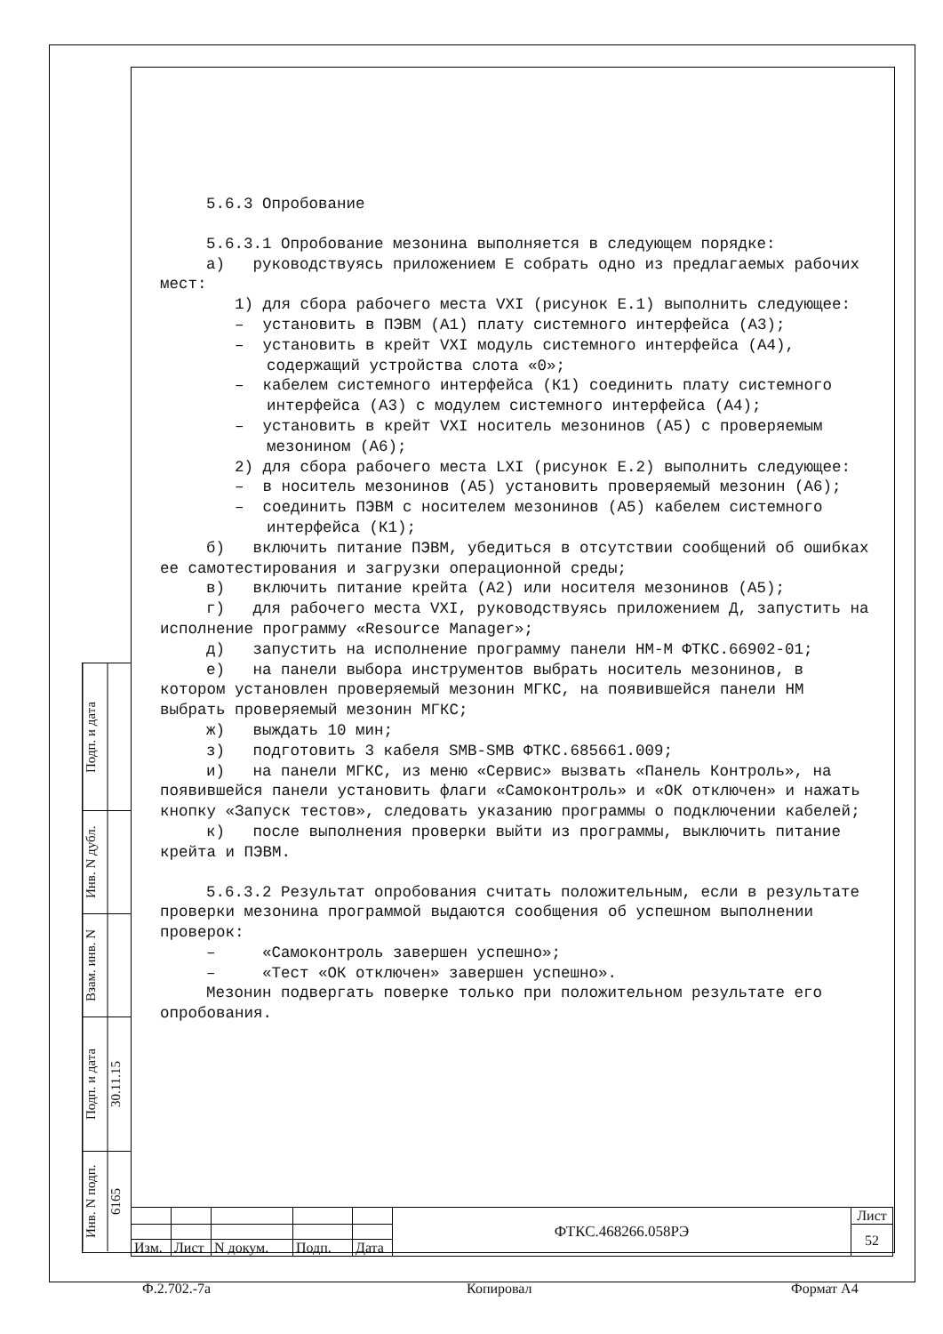Подп. и дата
Инв. N дубл.
Взам. инв. N
Подп. и дата 30.11.15
Инв. N подп. 6165
5.6.3 Опробование
5.6.3.1 Опробование мезонина выполняется в следующем порядке:
а) руководствуясь приложением Е собрать одно из предлагаемых рабочих мест:
1) для сбора рабочего места VXI (рисунок Е.1) выполнить следующее:
– установить в ПЭВМ (А1) плату системного интерфейса (А3);
– установить в крейт VXI модуль системного интерфейса (А4), содержащий устройства слота «0»;
– кабелем системного интерфейса (К1) соединить плату системного интерфейса (А3) с модулем системного интерфейса (А4);
– установить в крейт VXI носитель мезонинов (А5) с проверяемым мезонином (А6);
2) для сбора рабочего места LXI (рисунок Е.2) выполнить следующее:
– в носитель мезонинов (А5) установить проверяемый мезонин (А6);
– соединить ПЭВМ с носителем мезонинов (А5) кабелем системного интерфейса (К1);
б) включить питание ПЭВМ, убедиться в отсутствии сообщений об ошибках ее самотестирования и загрузки операционной среды;
в) включить питание крейта (А2) или носителя мезонинов (А5);
г) для рабочего места VXI, руководствуясь приложением Д, запустить на исполнение программу «Resource Manager»;
д) запустить на исполнение программу панели НМ-М ФТКС.66902-01;
е) на панели выбора инструментов выбрать носитель мезонинов, в котором установлен проверяемый мезонин МГКС, на появившейся панели НМ выбрать проверяемый мезонин МГКС;
ж) выждать 10 мин;
з) подготовить 3 кабеля SMB-SMB ФТКС.685661.009;
и) на панели МГКС, из меню «Сервис» вызвать «Панель Контроль», на появившейся панели установить флаги «Самоконтроль» и «ОК отключен» и нажать кнопку «Запуск тестов», следовать указанию программы о подключении кабелей;
к) после выполнения проверки выйти из программы, выключить питание крейта и ПЭВМ.
5.6.3.2 Результат опробования считать положительным, если в результате проверки мезонина программой выдаются сообщения об успешном выполнении проверок:
– «Самоконтроль завершен успешно»;
– «Тест «ОК отключен» завершен успешно».
Мезонин подвергать поверке только при положительном результате его опробования.
| | | | | | ФТКС.468266.058РЭ | Лист |
| | | | | | | 52 |
| Изм. | Лист | N докум. | Подп. | Дата | | |
Ф.2.702.-7а Копировал Формат А4